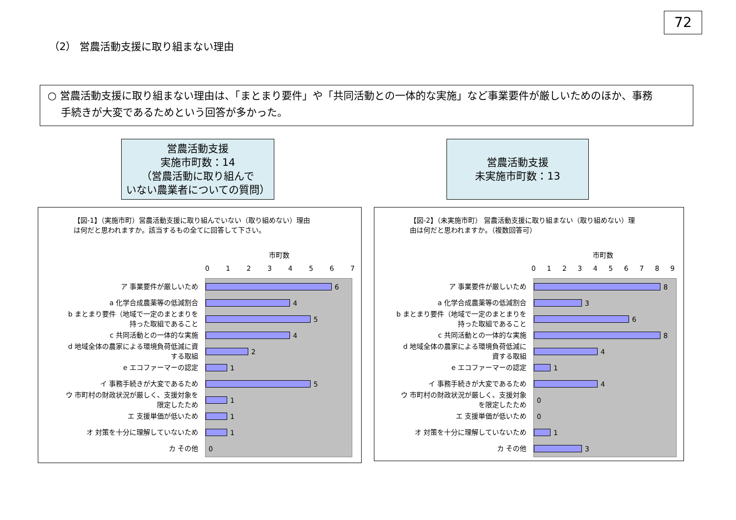72
（2） 営農活動支援に取り組まない理由
○ 営農活動支援に取り組まない理由は、「まとまり要件」や「共同活動との一体的な実施」など事業要件が厳しいためのほか、事務
手続きが大変であるためという回答が多かった。
営農活動支援
実施市町数：14
（営農活動に取り組んで
いない農業者についての質問）
営農活動支援
未実施市町数：13
【図-1】（実施市町）営農活動支援に取り組んでいない（取り組めない）理由
は何だと思われますか。該当するもの全てに回答して下さい。
市町数
01234567
ア 事業要件が厳しいため
a 化学合成農薬等の低減割合
b まとまり要件（地域で一定のまとまりを
持った取組であること
c 共同活動との一体的な実施
d 地域全体の農家による環境負荷低減に資
する取組
e エコファーマーの認定
イ 事務手続きが大変であるため
ウ 市町村の財政状況が厳しく、支援対象を
限定したため
エ 支援単価が低いため
オ 対策を十分に理解していないため
カ その他
6
4
5
4
2
1
5
1
1
1
0
【図-2】（未実施市町） 営農活動支援に取り組まない（取り組めない）理
由は何だと思われますか。（複数回答可）
市町数
0123456789
ア 事業要件が厳しいため
a 化学合成農薬等の低減割合
b まとまり要件（地域で一定のまとまりを
持った取組であること
c 共同活動との一体的な実施
d 地域全体の農家による環境負荷低減に
資する取組
e エコファーマーの認定
イ 事務手続きが大変であるため
ウ 市町村の財政状況が厳しく、支援対象
を限定したため
エ 支援単価が低いため
オ 対策を十分に理解していないため
カ その他
8
3
6
8
4
1
4
0
0
1
3